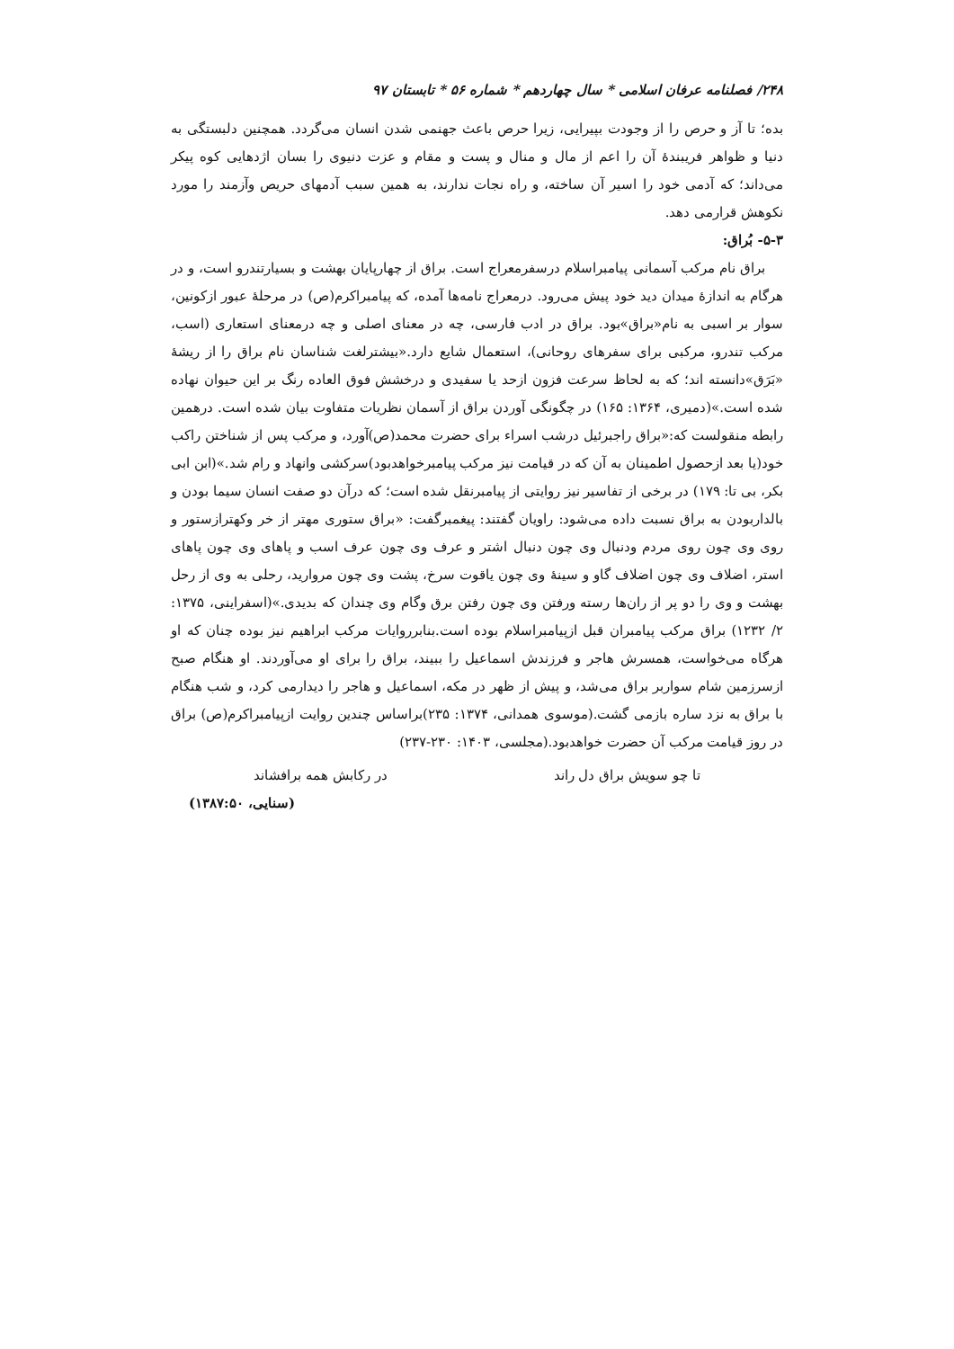۲۴۸/ فصلنامه عرفان اسلامی * سال چهاردهم * شماره ۵۶ * تابستان ۹۷
بده؛ تا آز و حرص را از وجودت بپیرایی، زیرا حرص باعث جهنمی شدن انسان می‌گردد. همچنین دلبستگی به دنیا و ظواهر فریبندهٔ آن را اعم از مال و منال و پست و مقام و عزت دنیوی را بسان اژدهایی کوه پیکر می‌داند؛ که آدمی خود را اسیر آن ساخته، و راه نجات ندارند، به همین سبب آدمهای حریص وآزمند را مورد نکوهش قرارمی دهد.
۵-۳- بُراق:
براق نام مرکب آسمانی پیامبراسلام درسفرمعراج است. براق از چهارپایان بهشت و بسیارتندرو است، و در هرگام به اندازهٔ میدان دید خود پیش می‌رود. درمعراج نامه‌ها آمده، که پیامبراکرم(ص) در مرحلهٔ عبور ازکونین، سوار بر اسبی به نام«براق»بود. براق در ادب فارسی، چه در معنای اصلی و چه درمعنای استعاری (اسب، مرکب تندرو، مرکبی برای سفرهای روحانی)، استعمال شایع دارد.«بیشترلغت شناسان نام براق را از ریشهٔ «بَرَق»دانسته اند؛ که به لحاظ سرعت فزون ازحد یا سفیدی و درخشش فوق العاده رنگ بر این حیوان نهاده شده است.»(دمیری، ۱۳۶۴: ۱۶۵) در چگونگی آوردن براق از آسمان نظریات متفاوت بیان شده است. درهمین رابطه منقولست که:«براق راجبرئیل درشب اسراء برای حضرت محمد(ص)آورد، و مرکب پس از شناختن راکب خود(یا بعد ازحصول اطمینان به آن که در قیامت نیز مرکب پیامبرخواهدبود)سرکشی وانهاد و رام شد.»(ابن ابی بکر، بی تا: ۱۷۹) در برخی از تفاسیر نیز روایتی از پیامبرنقل شده است؛ که درآن دو صفت انسان سیما بودن و بالداربودن به براق نسبت داده می‌شود: راویان گفتند: پیغمبرگفت: «براق ستوری مهتر از خر وکهترازستور و روی وی چون روی مردم ودنبال وی چون دنبال اشتر و عرف وی چون عرف اسب و پاهای وی چون پاهای استر، اضلاف وی چون اضلاف گاو و سینهٔ وی چون یاقوت سرخ، پشت وی چون مروارید، رحلی به وی از رحل بهشت و وی را دو پر از ران‌ها رسته ورفتن وی چون رفتن برق وگام وی چندان که بدیدی.»(اسفراینی، ۱۳۷۵: ۲/ ۱۲۳۲) براق مرکب پیامبران قبل ازپیامبراسلام بوده است.بنابرروایات مرکب ابراهیم نیز بوده چنان که او هرگاه می‌خواست، همسرش هاجر و فرزندش اسماعیل را ببیند، براق را برای او می‌آوردند. او هنگام صبح ازسرزمین شام سواربر براق می‌شد، و پیش از ظهر در مکه، اسماعیل و هاجر را دیدارمی کرد، و شب هنگام با براق به نزد ساره بازمی گشت.(موسوی همدانی، ۱۳۷۴: ۲۳۵)براساس چندین روایت ازپیامبراکرم(ص) براق در روز قیامت مرکب آن حضرت خواهدبود.(مجلسی، ۱۴۰۳: ۲۳۰-۲۳۷)
تا چو سویش براق دل راند در رکابش همه برافشاند
(سنایی، ۱۳۸۷:۵۰)